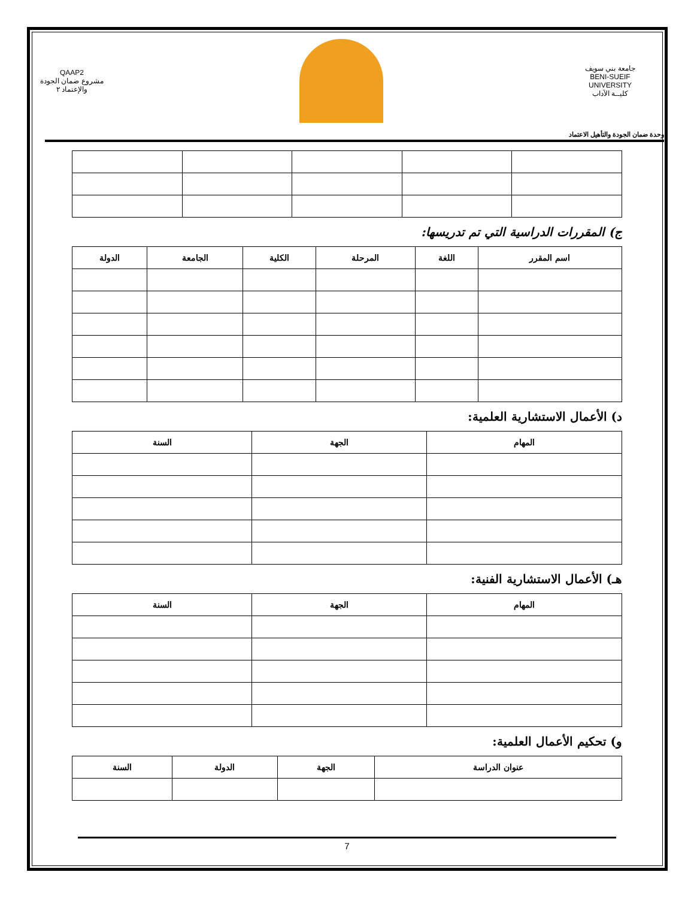QAAP2
مشروع ضمان الجودة والإعتماد ٢
جامعة بني سويف
BENI-SUEIF UNIVERSITY
كليــة الآداب
وحدة ضمان الجودة والتأهيل الاعتماد
ج) المقررات الدراسية التي تم تدريسها:
| اسم المقرر | اللغة | المرحلة | الكلية | الجامعة | الدولة |
| --- | --- | --- | --- | --- | --- |
د) الأعمال الاستشارية العلمية:
| المهام | الجهة | السنة |
| --- | --- | --- |
هـ) الأعمال الاستشارية الفنية:
| المهام | الجهة | السنة |
| --- | --- | --- |
و) تحكيم الأعمال العلمية:
| عنوان الدراسة | الجهة | الدولة | السنة |
| --- | --- | --- | --- |
7